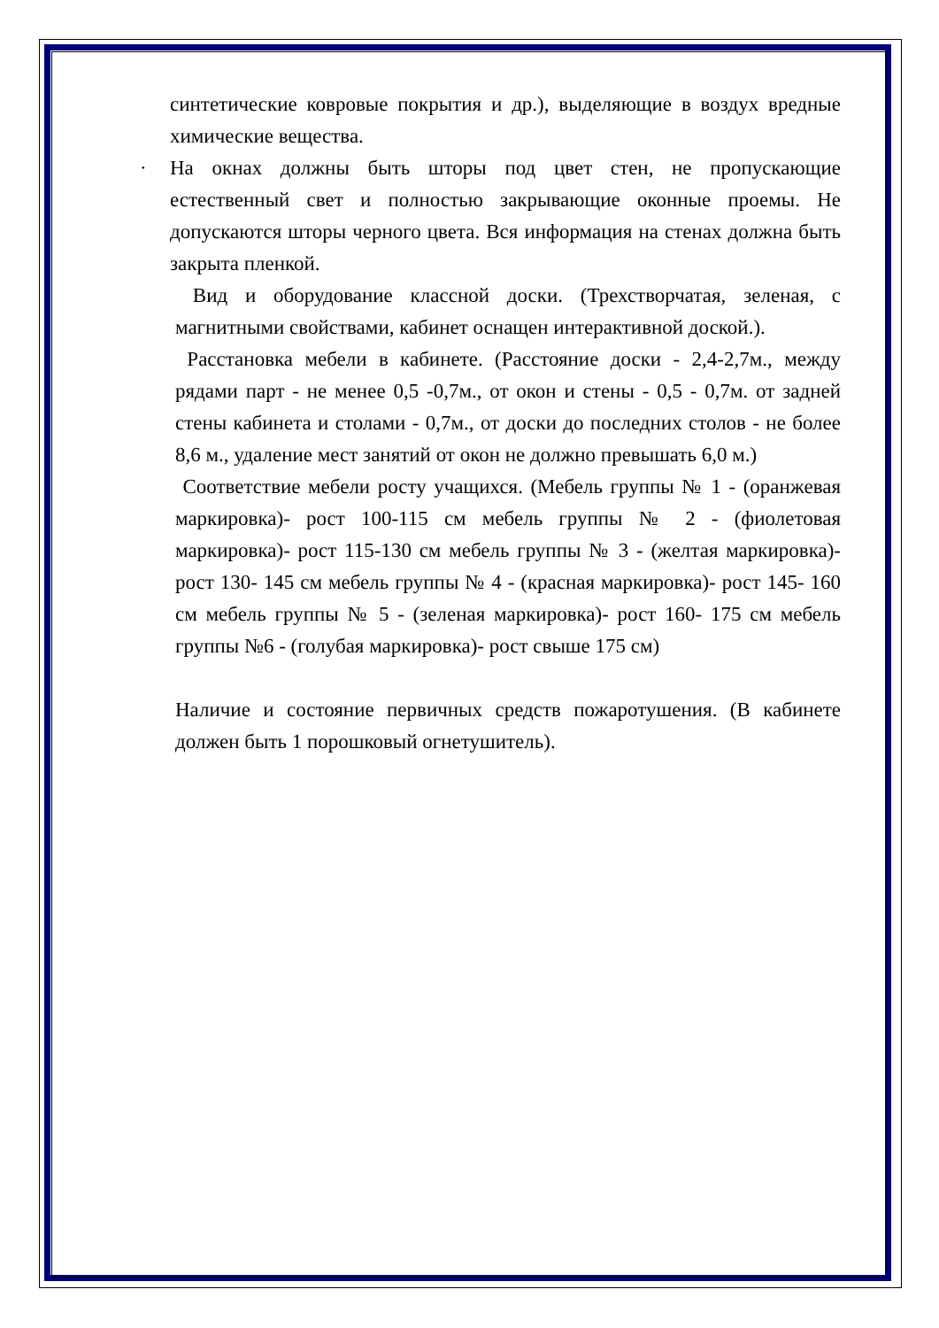синтетические ковровые покрытия и др.), выделяющие в воздух вредные химические вещества.
· На окнах должны быть шторы под цвет стен, не пропускающие естественный свет и полностью закрывающие оконные проемы. Не допускаются шторы черного цвета. Вся информация на стенах должна быть закрыта пленкой.
Вид и оборудование классной доски. (Трехстворчатая, зеленая, с магнитными свойствами, кабинет оснащен интерактивной доской.).
Расстановка мебели в кабинете. (Расстояние доски - 2,4-2,7м., между рядами парт - не менее 0,5 -0,7м., от окон и стены - 0,5 - 0,7м. от задней стены кабинета и столами - 0,7м., от доски до последних столов - не более 8,6 м., удаление мест занятий от окон не должно превышать 6,0 м.)
Соответствие мебели росту учащихся. (Мебель группы № 1 - (оранжевая маркировка)- рост 100-115 см мебель группы № 2 - (фиолетовая маркировка)- рост 115-130 см мебель группы № 3 - (желтая маркировка)- рост 130- 145 см мебель группы № 4 - (красная маркировка)- рост 145- 160 см мебель группы № 5 - (зеленая маркировка)- рост 160- 175 см мебель группы №6 - (голубая маркировка)- рост свыше 175 см)
Наличие и состояние первичных средств пожаротушения. (В кабинете должен быть 1 порошковый огнетушитель).